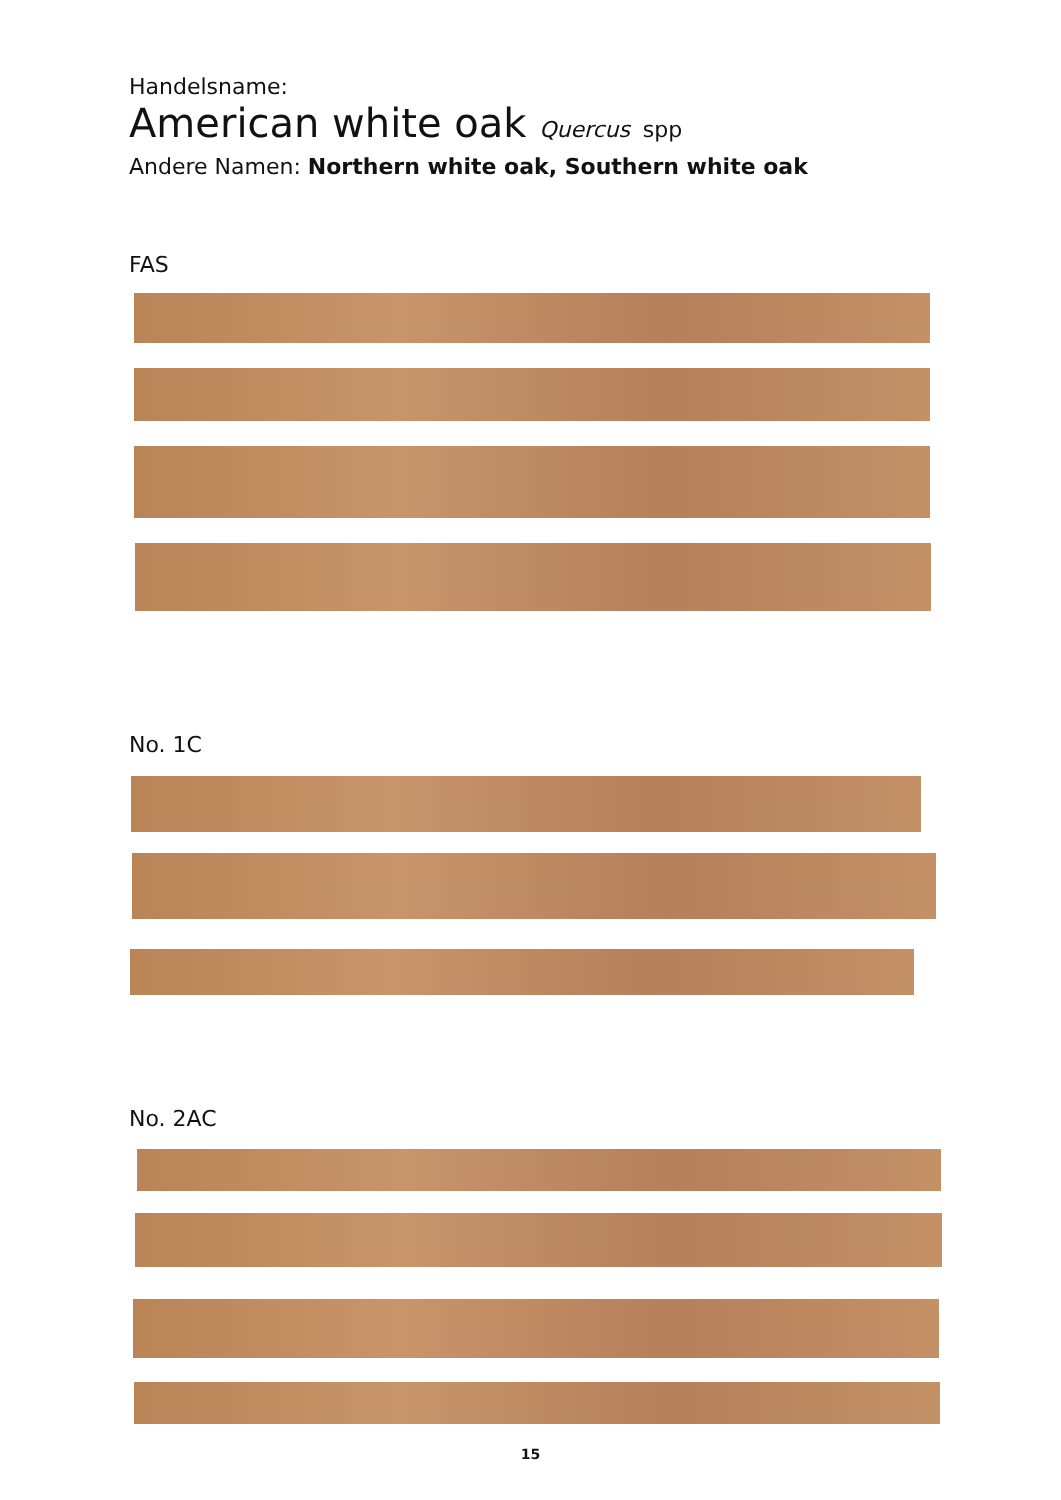Handelsname:
American white oak Quercus spp
Andere Namen: Northern white oak, Southern white oak
FAS
No. 1C
No. 2AC
15